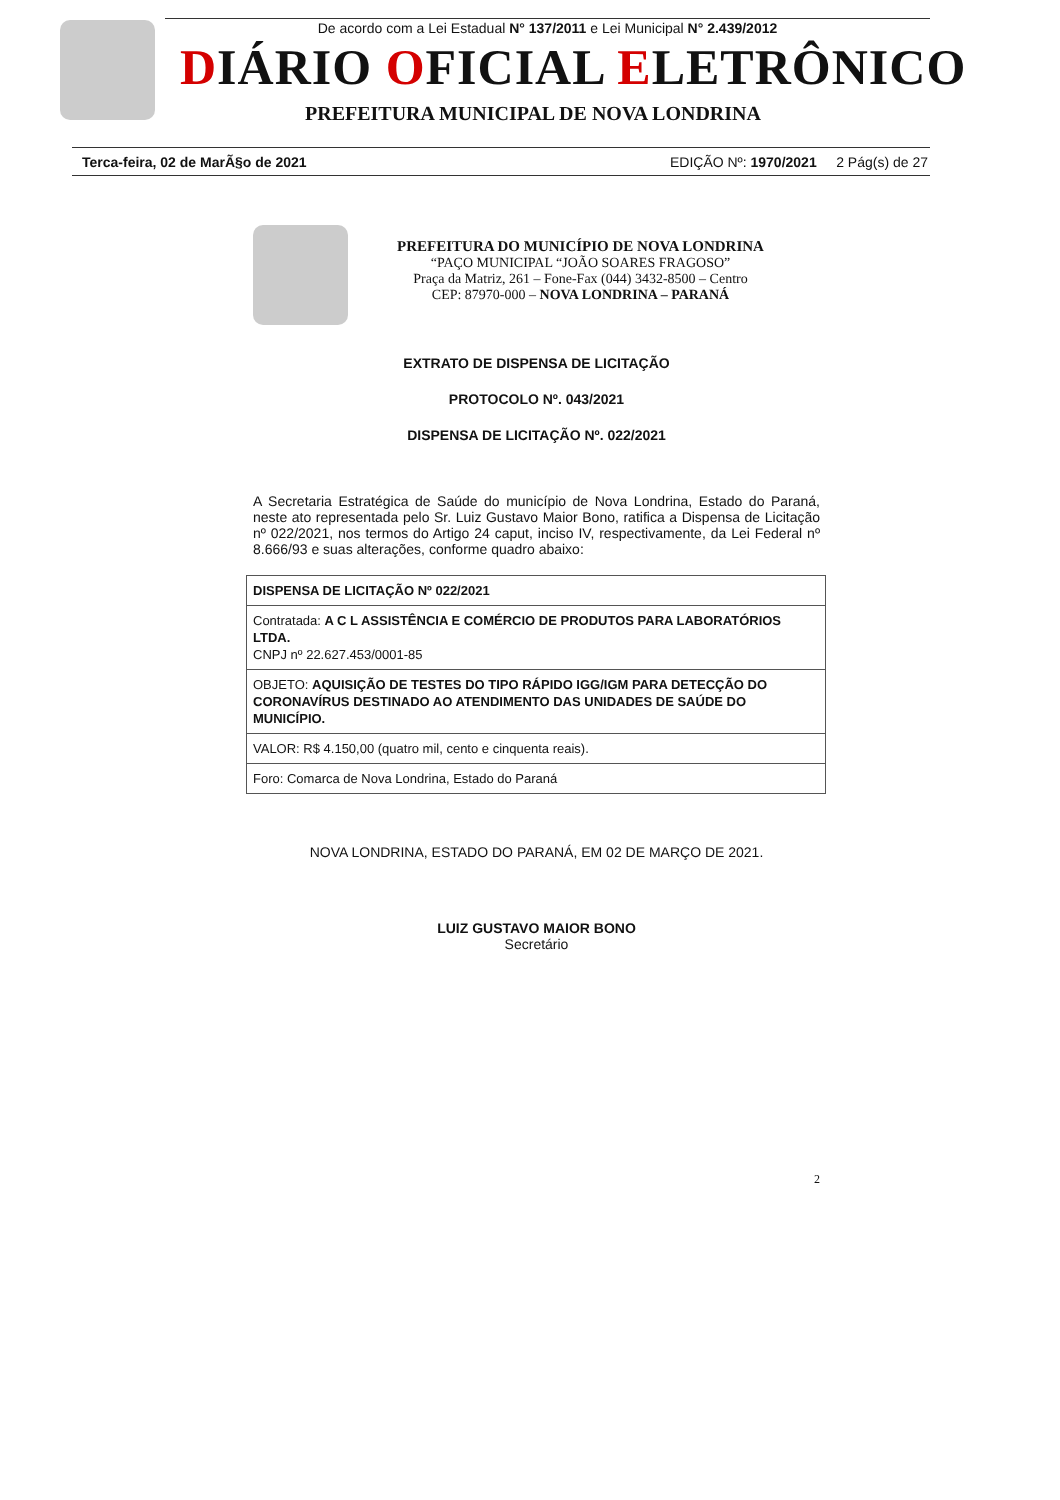De acordo com a Lei Estadual N° 137/2011 e Lei Municipal N° 2.439/2012
DIÁRIO OFICIAL ELETRÔNICO
PREFEITURA MUNICIPAL DE NOVA LONDRINA
Terca-feira, 02 de MarÃ§o de 2021 EDIÇÃO Nº: 1970/2021 2 Pág(s) de 27
PREFEITURA DO MUNICÍPIO DE NOVA LONDRINA
“PAÇO MUNICIPAL “JOÃO SOARES FRAGOSO”
Praça da Matriz, 261 – Fone-Fax (044) 3432-8500 – Centro
CEP: 87970-000 – NOVA LONDRINA – PARANÁ
EXTRATO DE DISPENSA DE LICITAÇÃO
PROTOCOLO Nº. 043/2021
DISPENSA DE LICITAÇÃO Nº. 022/2021
A Secretaria Estratégica de Saúde do município de Nova Londrina, Estado do Paraná, neste ato representada pelo Sr. Luiz Gustavo Maior Bono, ratifica a Dispensa de Licitação nº 022/2021, nos termos do Artigo 24 caput, inciso IV, respectivamente, da Lei Federal nº 8.666/93 e suas alterações, conforme quadro abaixo:
| DISPENSA DE LICITAÇÃO Nº 022/2021 |
| Contratada: A C L ASSISTÊNCIA E COMÉRCIO DE PRODUTOS PARA LABORATÓRIOS LTDA. CNPJ nº 22.627.453/0001-85 |
| OBJETO: AQUISIÇÃO DE TESTES DO TIPO RÁPIDO IGG/IGM PARA DETECÇÃO DO CORONAVÍRUS DESTINADO AO ATENDIMENTO DAS UNIDADES DE SAÚDE DO MUNICÍPIO. |
| VALOR: R$ 4.150,00 (quatro mil, cento e cinquenta reais). |
| Foro: Comarca de Nova Londrina, Estado do Paraná |
NOVA LONDRINA, ESTADO DO PARANÁ, EM 02 DE MARÇO DE 2021.
LUIZ GUSTAVO MAIOR BONO
Secretário
2